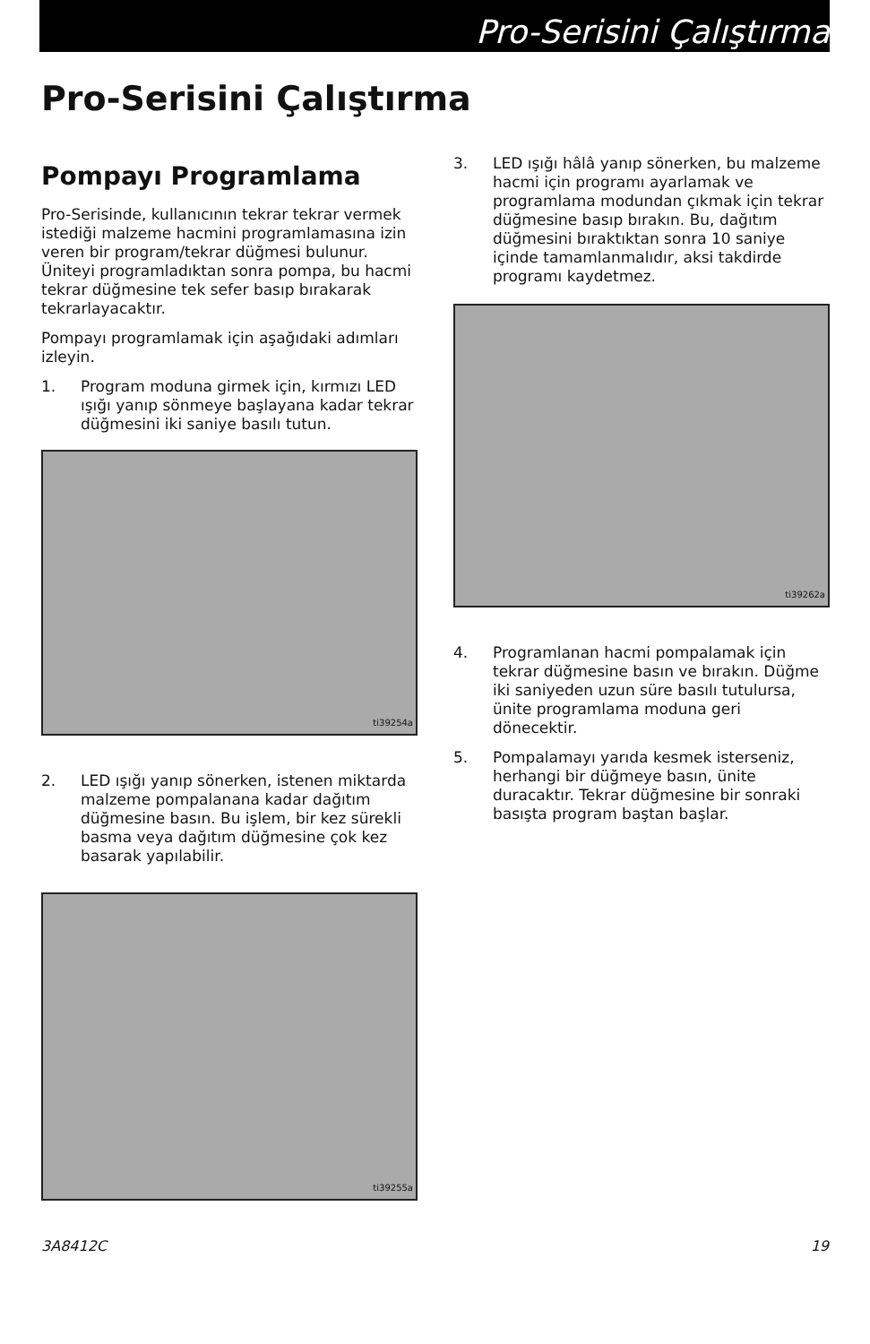Pro-Serisini Çalıştırma
Pro-Serisini Çalıştırma
Pompayı Programlama
Pro-Serisinde, kullanıcının tekrar tekrar vermek istediği malzeme hacmini programlamasına izin veren bir program/tekrar düğmesi bulunur. Üniteyi programladıktan sonra pompa, bu hacmi tekrar düğmesine tek sefer basıp bırakarak tekrarlayacaktır.
Pompayı programlamak için aşağıdaki adımları izleyin.
1. Program moduna girmek için, kırmızı LED ışığı yanıp sönmeye başlayana kadar tekrar düğmesini iki saniye basılı tutun.
ti39254a
2. LED ışığı yanıp sönerken, istenen miktarda malzeme pompalanana kadar dağıtım düğmesine basın. Bu işlem, bir kez sürekli basma veya dağıtım düğmesine çok kez basarak yapılabilir.
ti39255a
3. LED ışığı hâlâ yanıp sönerken, bu malzeme hacmi için programı ayarlamak ve programlama modundan çıkmak için tekrar düğmesine basıp bırakın. Bu, dağıtım düğmesini bıraktıktan sonra 10 saniye içinde tamamlanmalıdır, aksi takdirde programı kaydetmez.
ti39262a
4. Programlanan hacmi pompalamak için tekrar düğmesine basın ve bırakın. Düğme iki saniyeden uzun süre basılı tutulursa, ünite programlama moduna geri dönecektir.
5. Pompalamayı yarıda kesmek isterseniz, herhangi bir düğmeye basın, ünite duracaktır. Tekrar düğmesine bir sonraki basışta program baştan başlar.
3A8412C 19